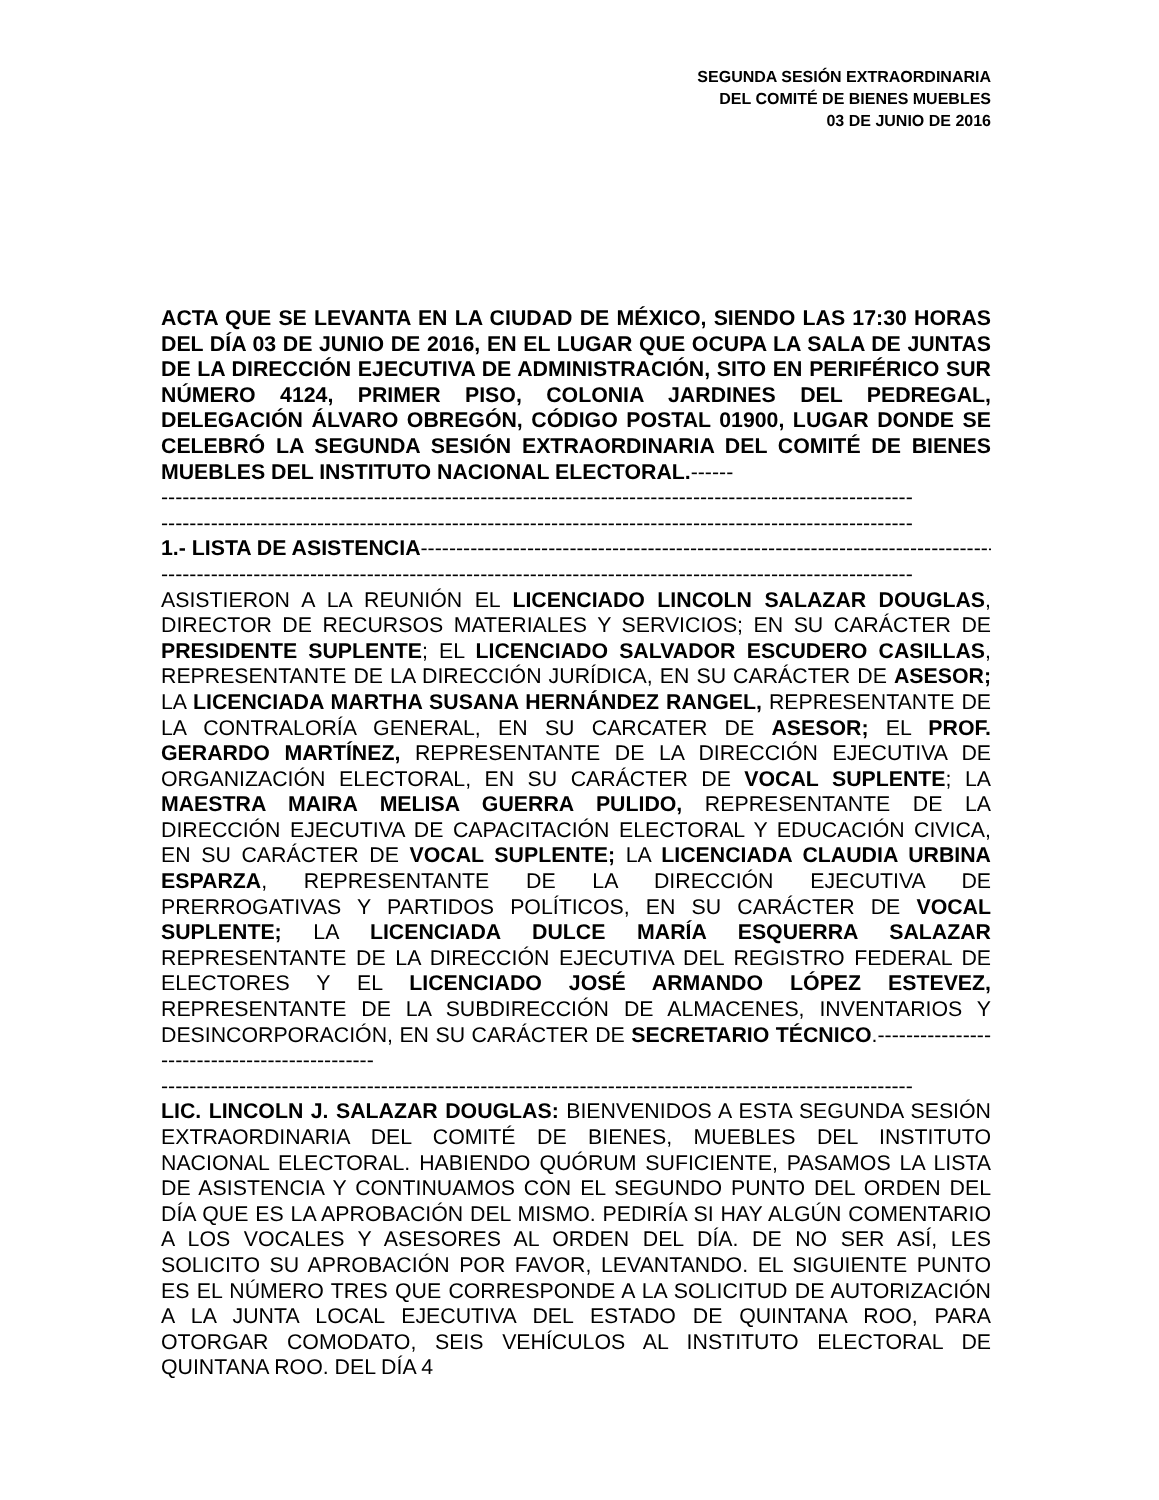SEGUNDA SESIÓN EXTRAORDINARIA
DEL COMITÉ DE BIENES MUEBLES
03 DE JUNIO DE 2016
ACTA QUE SE LEVANTA EN LA CIUDAD DE MÉXICO, SIENDO LAS 17:30 HORAS DEL DÍA 03 DE JUNIO DE 2016, EN EL LUGAR QUE OCUPA LA SALA DE JUNTAS DE LA DIRECCIÓN EJECUTIVA DE ADMINISTRACIÓN, SITO EN PERIFÉRICO SUR NÚMERO 4124, PRIMER PISO, COLONIA JARDINES DEL PEDREGAL, DELEGACIÓN ÁLVARO OBREGÓN, CÓDIGO POSTAL 01900, LUGAR DONDE SE CELEBRÓ LA SEGUNDA SESIÓN EXTRAORDINARIA DEL COMITÉ DE BIENES MUEBLES DEL INSTITUTO NACIONAL ELECTORAL.------
----------------------------------------------------------------------------------------------------------
----------------------------------------------------------------------------------------------------------
1.- LISTA DE ASISTENCIA----------------------------------------------------------------------------------
----------------------------------------------------------------------------------------------------------
ASISTIERON A LA REUNIÓN EL LICENCIADO LINCOLN SALAZAR DOUGLAS, DIRECTOR DE RECURSOS MATERIALES Y SERVICIOS; EN SU CARÁCTER DE PRESIDENTE SUPLENTE; EL LICENCIADO SALVADOR ESCUDERO CASILLAS, REPRESENTANTE DE LA DIRECCIÓN JURÍDICA, EN SU CARÁCTER DE ASESOR; LA LICENCIADA MARTHA SUSANA HERNÁNDEZ RANGEL, REPRESENTANTE DE LA CONTRALORÍA GENERAL, EN SU CARCATER DE ASESOR; EL PROF. GERARDO MARTÍNEZ, REPRESENTANTE DE LA DIRECCIÓN EJECUTIVA DE ORGANIZACIÓN ELECTORAL, EN SU CARÁCTER DE VOCAL SUPLENTE; LA MAESTRA MAIRA MELISA GUERRA PULIDO, REPRESENTANTE DE LA DIRECCIÓN EJECUTIVA DE CAPACITACIÓN ELECTORAL Y EDUCACIÓN CIVICA, EN SU CARÁCTER DE VOCAL SUPLENTE; LA LICENCIADA CLAUDIA URBINA ESPARZA, REPRESENTANTE DE LA DIRECCIÓN EJECUTIVA DE PRERROGATIVAS Y PARTIDOS POLÍTICOS, EN SU CARÁCTER DE VOCAL SUPLENTE; LA LICENCIADA DULCE MARÍA ESQUERRA SALAZAR REPRESENTANTE DE LA DIRECCIÓN EJECUTIVA DEL REGISTRO FEDERAL DE ELECTORES Y EL LICENCIADO JOSÉ ARMANDO LÓPEZ ESTEVEZ, REPRESENTANTE DE LA SUBDIRECCIÓN DE ALMACENES, INVENTARIOS Y DESINCORPORACIÓN, EN SU CARÁCTER DE SECRETARIO TÉCNICO.----------------------------------------------
----------------------------------------------------------------------------------------------------------
LIC. LINCOLN J. SALAZAR DOUGLAS: BIENVENIDOS A ESTA SEGUNDA SESIÓN EXTRAORDINARIA DEL COMITÉ DE BIENES, MUEBLES DEL INSTITUTO NACIONAL ELECTORAL. HABIENDO QUÓRUM SUFICIENTE, PASAMOS LA LISTA DE ASISTENCIA Y CONTINUAMOS CON EL SEGUNDO PUNTO DEL ORDEN DEL DÍA QUE ES LA APROBACIÓN DEL MISMO. PEDIRÍA SI HAY ALGÚN COMENTARIO A LOS VOCALES Y ASESORES AL ORDEN DEL DÍA. DE NO SER ASÍ, LES SOLICITO SU APROBACIÓN POR FAVOR, LEVANTANDO. EL SIGUIENTE PUNTO ES EL NÚMERO TRES QUE CORRESPONDE A LA SOLICITUD DE AUTORIZACIÓN A LA JUNTA LOCAL EJECUTIVA DEL ESTADO DE QUINTANA ROO, PARA OTORGAR COMODATO, SEIS VEHÍCULOS AL INSTITUTO ELECTORAL DE QUINTANA ROO. DEL DÍA 4